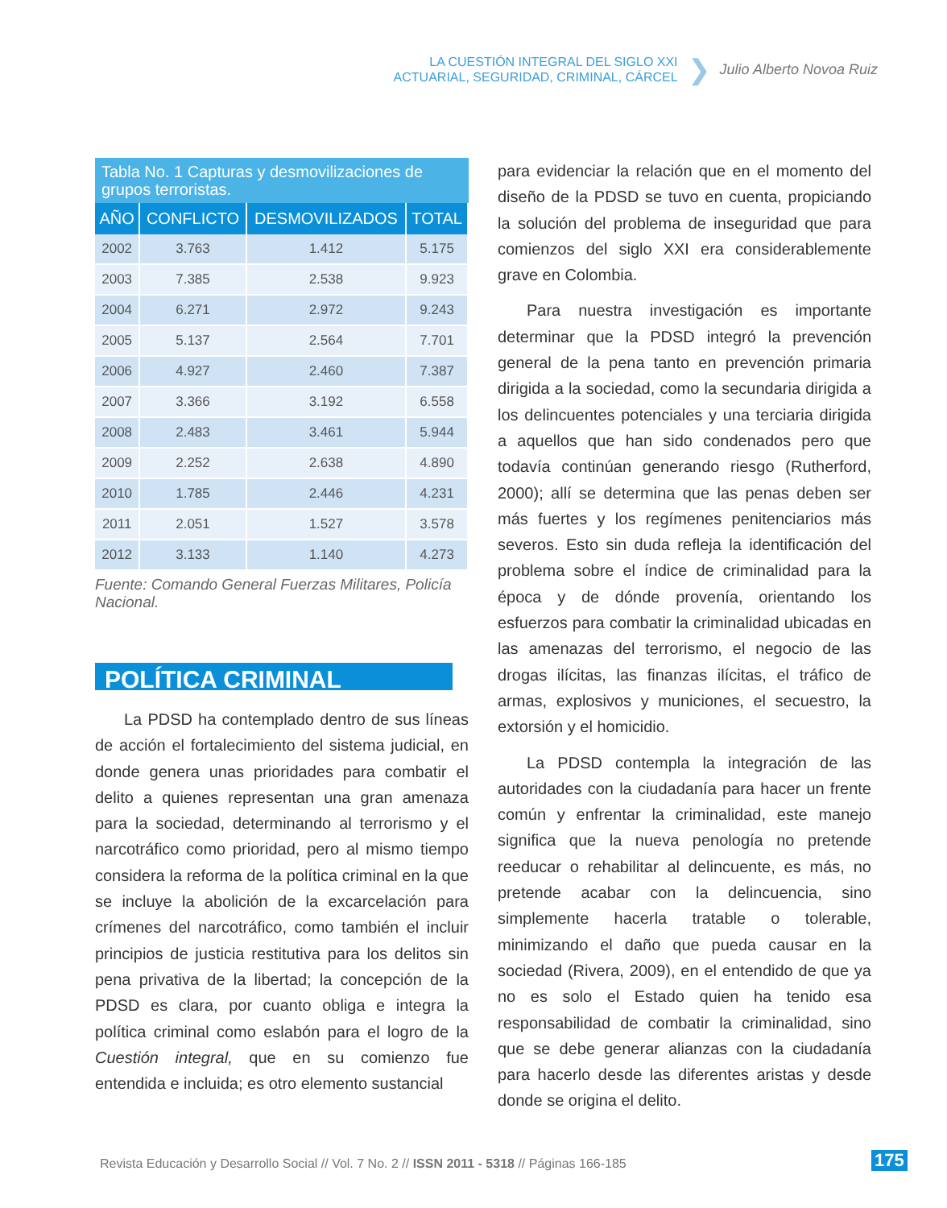LA CUESTIÓN INTEGRAL DEL SIGLO XXI
ACTUARIAL, SEGURIDAD, CRIMINAL, CÁRCEL
❯
Julio Alberto Novoa Ruiz
Tabla No. 1 Capturas y desmovilizaciones de grupos terroristas.
| AÑO | CONFLICTO | DESMOVILIZADOS | TOTAL |
| --- | --- | --- | --- |
| 2002 | 3.763 | 1.412 | 5.175 |
| 2003 | 7.385 | 2.538 | 9.923 |
| 2004 | 6.271 | 2.972 | 9.243 |
| 2005 | 5.137 | 2.564 | 7.701 |
| 2006 | 4.927 | 2.460 | 7.387 |
| 2007 | 3.366 | 3.192 | 6.558 |
| 2008 | 2.483 | 3.461 | 5.944 |
| 2009 | 2.252 | 2.638 | 4.890 |
| 2010 | 1.785 | 2.446 | 4.231 |
| 2011 | 2.051 | 1.527 | 3.578 |
| 2012 | 3.133 | 1.140 | 4.273 |
Fuente: Comando General Fuerzas Militares, Policía Nacional.
POLÍTICA CRIMINAL
La PDSD ha contemplado dentro de sus líneas de acción el fortalecimiento del sistema judicial, en donde genera unas prioridades para combatir el delito a quienes representan una gran amenaza para la sociedad, determinando al terrorismo y el narcotráfico como prioridad, pero al mismo tiempo considera la reforma de la política criminal en la que se incluye la abolición de la excarcelación para crímenes del narcotráfico, como también el incluir principios de justicia restitutiva para los delitos sin pena privativa de la libertad; la concepción de la PDSD es clara, por cuanto obliga e integra la política criminal como eslabón para el logro de la Cuestión integral, que en su comienzo fue entendida e incluida; es otro elemento sustancial
para evidenciar la relación que en el momento del diseño de la PDSD se tuvo en cuenta, propiciando la solución del problema de inseguridad que para comienzos del siglo XXI era considerablemente grave en Colombia.
Para nuestra investigación es importante determinar que la PDSD integró la prevención general de la pena tanto en prevención primaria dirigida a la sociedad, como la secundaria dirigida a los delincuentes potenciales y una terciaria dirigida a aquellos que han sido condenados pero que todavía continúan generando riesgo (Rutherford, 2000); allí se determina que las penas deben ser más fuertes y los regímenes penitenciarios más severos. Esto sin duda refleja la identificación del problema sobre el índice de criminalidad para la época y de dónde provenía, orientando los esfuerzos para combatir la criminalidad ubicadas en las amenazas del terrorismo, el negocio de las drogas ilícitas, las finanzas ilícitas, el tráfico de armas, explosivos y municiones, el secuestro, la extorsión y el homicidio.
La PDSD contempla la integración de las autoridades con la ciudadanía para hacer un frente común y enfrentar la criminalidad, este manejo significa que la nueva penología no pretende reeducar o rehabilitar al delincuente, es más, no pretende acabar con la delincuencia, sino simplemente hacerla tratable o tolerable, minimizando el daño que pueda causar en la sociedad (Rivera, 2009), en el entendido de que ya no es solo el Estado quien ha tenido esa responsabilidad de combatir la criminalidad, sino que se debe generar alianzas con la ciudadanía para hacerlo desde las diferentes aristas y desde donde se origina el delito.
Revista Educación y Desarrollo Social // Vol. 7 No. 2 // ISSN 2011 - 5318 // Páginas 166-185
175